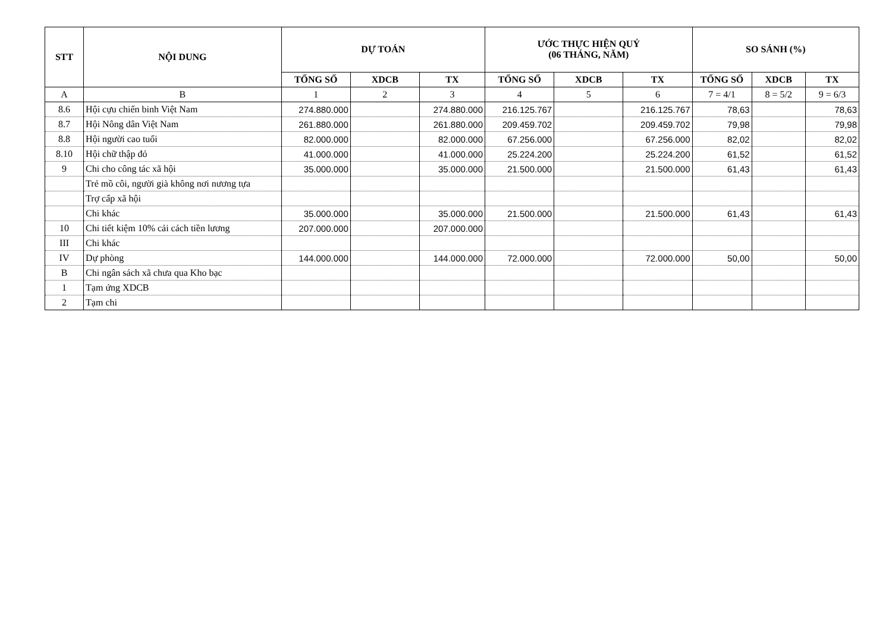| STT | NỘI DUNG | DỰ TOÁN | | | ƯỚC THỰC HIỆN QUÝ (06 THÁNG, NĂM) | | | SO SÁNH (%) | | |
| --- | --- | --- | --- | --- | --- | --- | --- | --- | --- | --- |
| | | TỔNG SỐ | XDCB | TX | TỔNG SỐ | XDCB | TX | TỔNG SỐ | XDCB | TX |
| A | B | 1 | 2 | 3 | 4 | 5 | 6 | 7 = 4/1 | 8 = 5/2 | 9 = 6/3 |
| 8.6 | Hội cựu chiến binh Việt Nam | 274.880.000 | | 274.880.000 | 216.125.767 | | 216.125.767 | 78,63 | | 78,63 |
| 8.7 | Hội Nông dân Việt Nam | 261.880.000 | | 261.880.000 | 209.459.702 | | 209.459.702 | 79,98 | | 79,98 |
| 8.8 | Hội người cao tuổi | 82.000.000 | | 82.000.000 | 67.256.000 | | 67.256.000 | 82,02 | | 82,02 |
| 8.10 | Hội chữ thập đỏ | 41.000.000 | | 41.000.000 | 25.224.200 | | 25.224.200 | 61,52 | | 61,52 |
| 9 | Chi cho công tác xã hội | 35.000.000 | | 35.000.000 | 21.500.000 | | 21.500.000 | 61,43 | | 61,43 |
| | Trẻ mồ côi, người già không nơi nương tựa | | | | | | | | | |
| | Trợ cấp xã hội | | | | | | | | | |
| | Chi khác | 35.000.000 | | 35.000.000 | 21.500.000 | | 21.500.000 | 61,43 | | 61,43 |
| 10 | Chi tiết kiệm 10% cải cách tiền lương | 207.000.000 | | 207.000.000 | | | | | | |
| III | Chi khác | | | | | | | | | |
| IV | Dự phòng | 144.000.000 | | 144.000.000 | 72.000.000 | | 72.000.000 | 50,00 | | 50,00 |
| B | Chi ngân sách xã chưa qua Kho bạc | | | | | | | | | |
| 1 | Tạm ứng XDCB | | | | | | | | | |
| 2 | Tạm chi | | | | | | | | | |